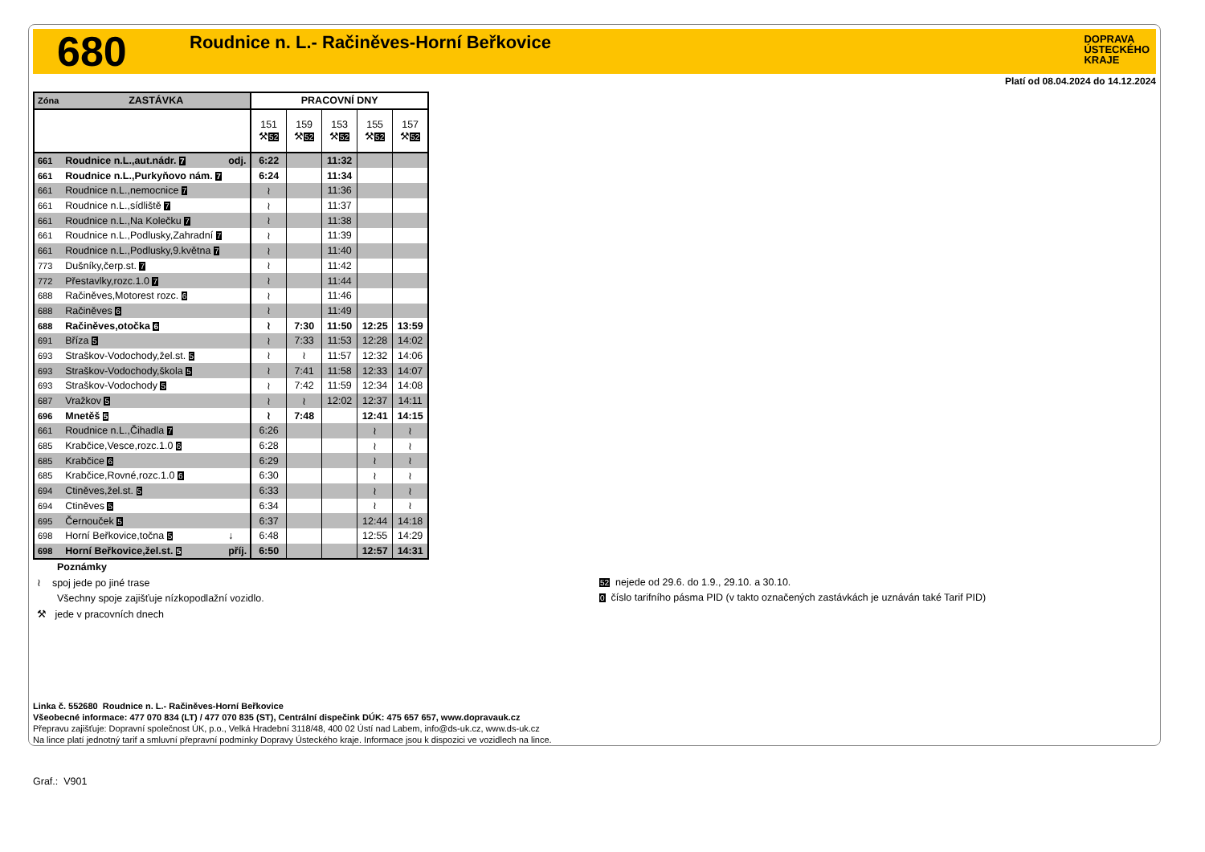680
Roudnice n. L.- Račiněves-Horní Beřkovice
DOPRAVA
ÚSTECKÉHO
KRAJE
Platí od 08.04.2024 do 14.12.2024
| Zóna | ZASTÁVKA | | PRACOVNÍ DNY | | | | |
| --- | --- | --- | --- | --- | --- | --- | --- |
| | | | 151 ⚒ 52 | 159 ⚒ 52 | 153 ⚒ 52 | 155 ⚒ 52 | 157 ⚒ 52 |
| 661 | Roudnice n.L.,aut.nádr. 7 | odj. | 6:22 | | 11:32 | | |
| 661 | Roudnice n.L.,Purkyňovo nám. 7 | | 6:24 | | 11:34 | | |
| 661 | Roudnice n.L.,nemocnice 7 | | ≀ | | 11:36 | | |
| 661 | Roudnice n.L.,sídliště 7 | | ≀ | | 11:37 | | |
| 661 | Roudnice n.L.,Na Kolečku 7 | | ≀ | | 11:38 | | |
| 661 | Roudnice n.L.,Podlusky,Zahradní 7 | | ≀ | | 11:39 | | |
| 661 | Roudnice n.L.,Podlusky,9.května 7 | | ≀ | | 11:40 | | |
| 773 | Dušníky,čerp.st. 7 | | ≀ | | 11:42 | | |
| 772 | Přestavlky,rozc.1.0 7 | | ≀ | | 11:44 | | |
| 688 | Račiněves,Motorest rozc. 6 | | ≀ | | 11:46 | | |
| 688 | Račiněves 6 | | ≀ | | 11:49 | | |
| 688 | Račiněves,otočka 6 | | ≀ | 7:30 | 11:50 | 12:25 | 13:59 |
| 691 | Bříza 5 | | ≀ | 7:33 | 11:53 | 12:28 | 14:02 |
| 693 | Straškov-Vodochody,žel.st. 5 | | ≀ | ≀ | 11:57 | 12:32 | 14:06 |
| 693 | Straškov-Vodochody,škola 5 | | ≀ | 7:41 | 11:58 | 12:33 | 14:07 |
| 693 | Straškov-Vodochody 5 | | ≀ | 7:42 | 11:59 | 12:34 | 14:08 |
| 687 | Vražkov 5 | | ≀ | ≀ | 12:02 | 12:37 | 14:11 |
| 696 | Mnetěš 5 | | ≀ | 7:48 | | 12:41 | 14:15 |
| 661 | Roudnice n.L.,Čihadla 7 | | 6:26 | | | ≀ | ≀ |
| 685 | Krabčice,Vesce,rozc.1.0 6 | | 6:28 | | | ≀ | ≀ |
| 685 | Krabčice 6 | | 6:29 | | | ≀ | ≀ |
| 685 | Krabčice,Rovné,rozc.1.0 6 | | 6:30 | | | ≀ | ≀ |
| 694 | Ctiněves,žel.st. 5 | | 6:33 | | | ≀ | ≀ |
| 694 | Ctiněves 5 | | 6:34 | | | ≀ | ≀ |
| 695 | Černouček 5 | | 6:37 | | | 12:44 | 14:18 |
| 698 | Horní Beřkovice,točna 5 | ↓ | 6:48 | | | 12:55 | 14:29 |
| 698 | Horní Beřkovice,žel.st. 5 | příj. | 6:50 | | | 12:57 | 14:31 |
Poznámky
≀ spoj jede po jiné trase
Všechny spoje zajišťuje nízkopodlažní vozidlo.
⚒ jede v pracovních dnech
52 nejede od 29.6. do 1.9., 29.10. a 30.10.
0 číslo tarifního pásma PID (v takto označených zastávkách je uznáván také Tarif PID)
Linka č. 552680 Roudnice n. L.- Račiněves-Horní Beřkovice
Všeobecné informace: 477 070 834 (LT) / 477 070 835 (ST), Centrální dispečink DÚK: 475 657 657, www.dopravauk.cz
Přepravu zajišťuje: Dopravní společnost ÚK, p.o., Velká Hradební 3118/48, 400 02 Ústí nad Labem, info@ds-uk.cz, www.ds-uk.cz
Na lince platí jednotný tarif a smluvní přepravní podmínky Dopravy Ústeckého kraje. Informace jsou k dispozici ve vozidlech na lince.
Graf.: V901